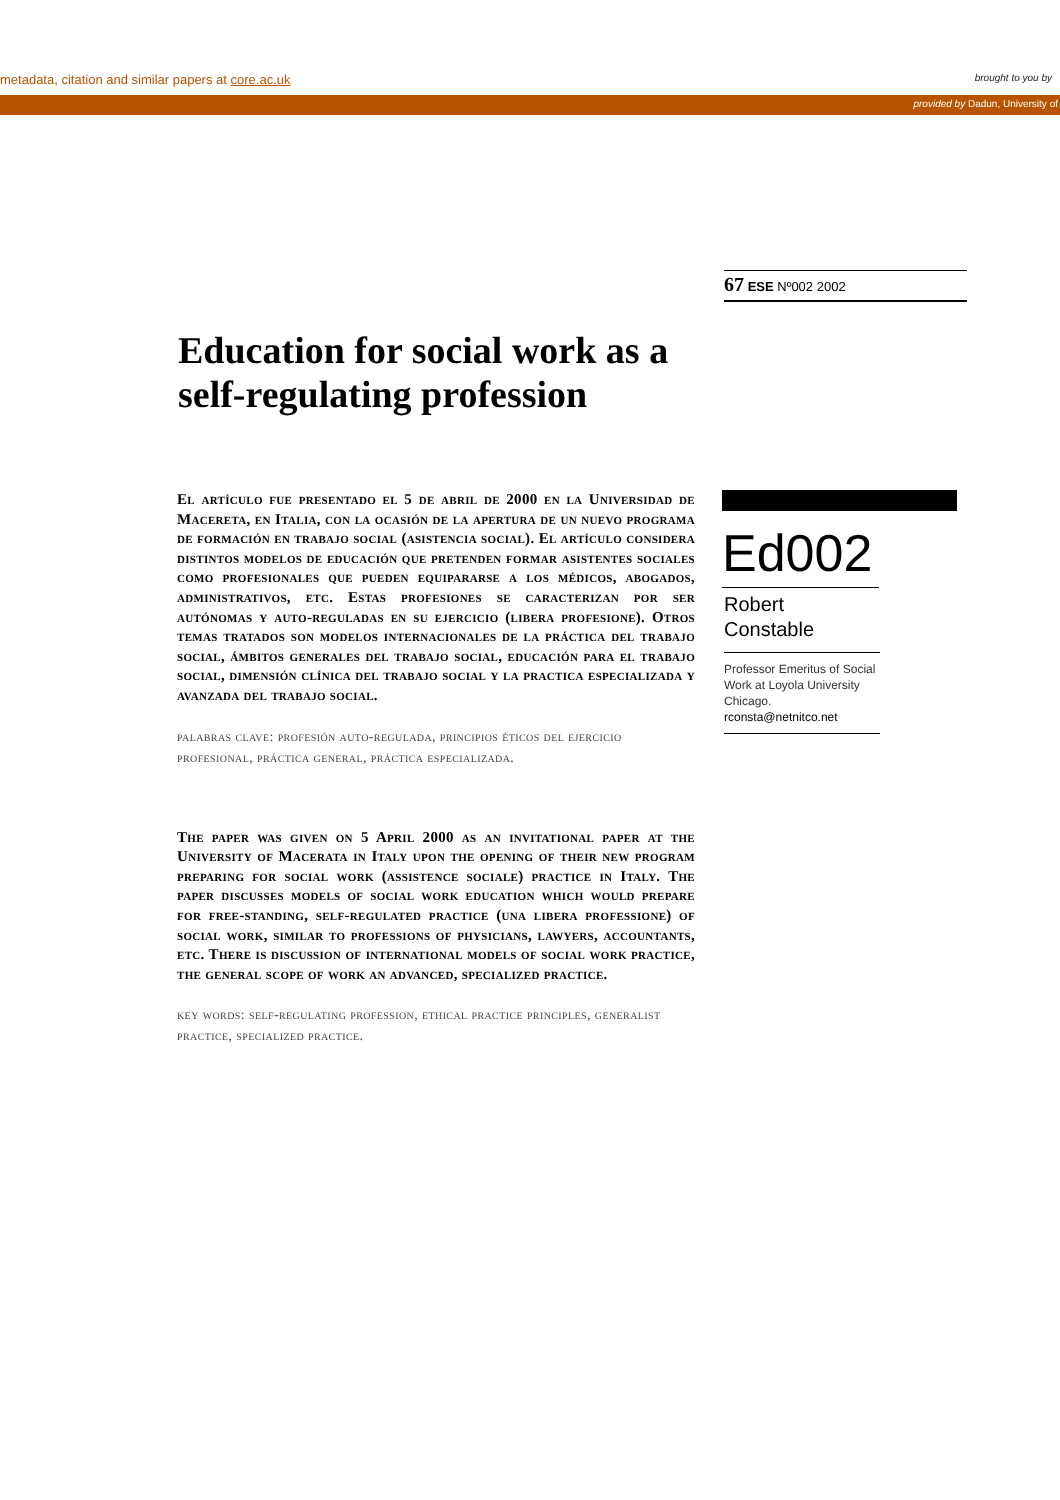metadata, citation and similar papers at core.ac.uk brought to you by
provided by Dadun, University of
67 ESE Nº002 2002
Education for social work as a self-regulating profession
El artículo fue presentado el 5 de abril de 2000 en la Universidad de Macereta, en Italia, con la ocasión de la apertura de un nuevo programa de formación en trabajo social (asistencia social). El artículo considera distintos modelos de educación que pretenden formar asistentes sociales como profesionales que pueden equipararse a los médicos, abogados, administrativos, etc. Estas profesiones se caracterizan por ser autónomas y auto-reguladas en su ejercicio (libera profesione). Otros temas tratados son modelos internacionales de la práctica del trabajo social, ámbitos generales del trabajo social, educación para el trabajo social, dimensión clínica del trabajo social y la practica especializada y avanzada del trabajo social.
palabras clave: profesión auto-regulada, principios éticos del ejercicio profesional, práctica general, práctica especializada.
The paper was given on 5 April 2000 as an invitational paper at the University of Macerata in Italy upon the opening of their new program preparing for social work (assistence sociale) practice in Italy. The paper discusses models of social work education which would prepare for free-standing, self-regulated practice (una libera professione) of social work, similar to professions of physicians, lawyers, accountants, etc. There is discussion of international models of social work practice, the general scope of work an advanced, specialized practice.
key words: self-regulating profession, ethical practice principles, generalist practice, specialized practice.
Ed002
Robert
Constable
Professor Emeritus of Social Work at Loyola University Chicago.
rconsta@netnitco.net